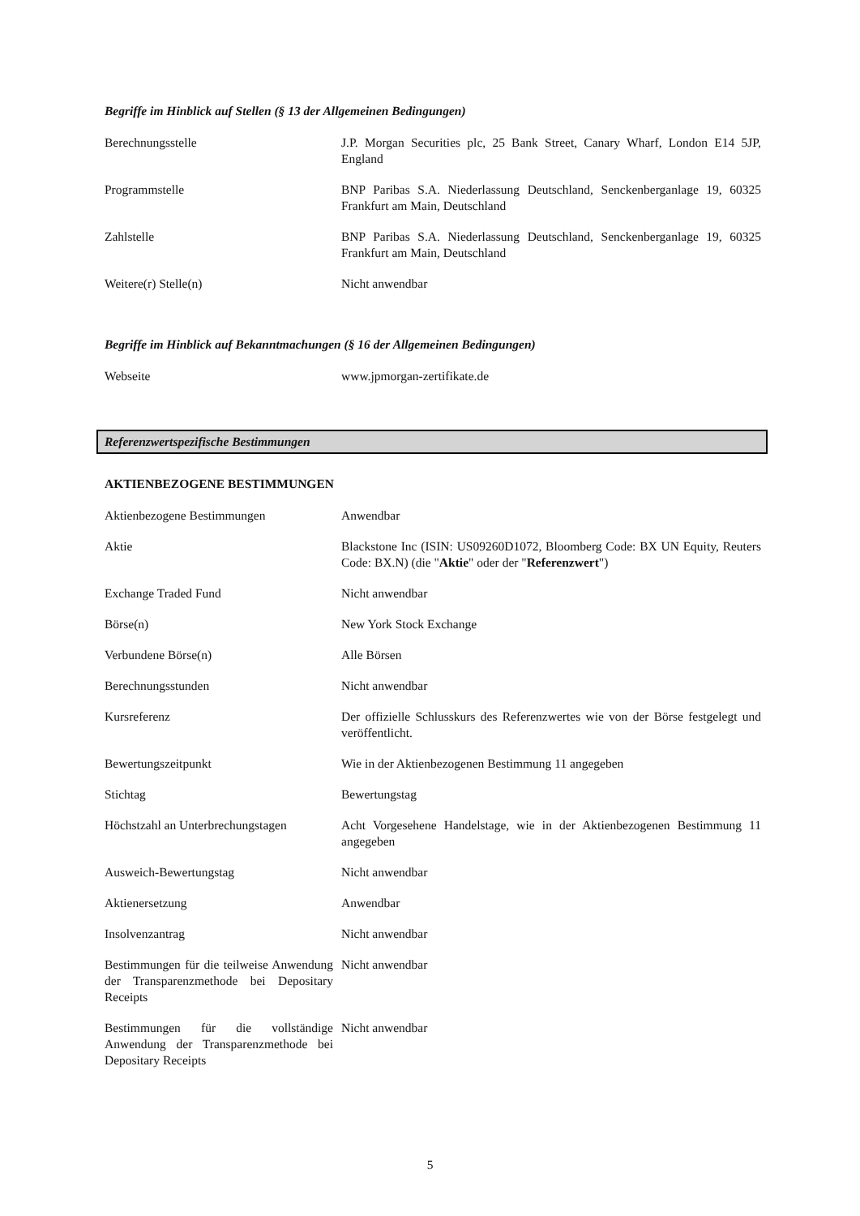Begriffe im Hinblick auf Stellen (§ 13 der Allgemeinen Bedingungen)
| Berechnungsstelle | J.P. Morgan Securities plc, 25 Bank Street, Canary Wharf, London E14 5JP, England |
| Programmstelle | BNP Paribas S.A. Niederlassung Deutschland, Senckenberganlage 19, 60325 Frankfurt am Main, Deutschland |
| Zahlstelle | BNP Paribas S.A. Niederlassung Deutschland, Senckenberganlage 19, 60325 Frankfurt am Main, Deutschland |
| Weitere(r) Stelle(n) | Nicht anwendbar |
Begriffe im Hinblick auf Bekanntmachungen (§ 16 der Allgemeinen Bedingungen)
| Webseite | www.jpmorgan-zertifikate.de |
Referenzwertspezifische Bestimmungen
AKTIENBEZOGENE BESTIMMUNGEN
| Aktienbezogene Bestimmungen | Anwendbar |
| Aktie | Blackstone Inc (ISIN: US09260D1072, Bloomberg Code: BX UN Equity, Reuters Code: BX.N) (die " Aktie " oder der " Referenzwert ") |
| Exchange Traded Fund | Nicht anwendbar |
| Börse(n) | New York Stock Exchange |
| Verbundene Börse(n) | Alle Börsen |
| Berechnungsstunden | Nicht anwendbar |
| Kursreferenz | Der offizielle Schlusskurs des Referenzwertes wie von der Börse festgelegt und veröffentlicht. |
| Bewertungszeitpunkt | Wie in der Aktienbezogenen Bestimmung 11 angegeben |
| Stichtag | Bewertungstag |
| Höchstzahl an Unterbrechungstagen | Acht Vorgesehene Handelstage, wie in der Aktienbezogenen Bestimmung 11 angegeben |
| Ausweich-Bewertungstag | Nicht anwendbar |
| Aktienersetzung | Anwendbar |
| Insolvenzantrag | Nicht anwendbar |
| Bestimmungen für die teilweise Anwendung der Transparenzmethode bei Depositary Receipts | Nicht anwendbar |
| Bestimmungen für die vollständige Anwendung der Transparenzmethode bei Depositary Receipts | Nicht anwendbar |
5